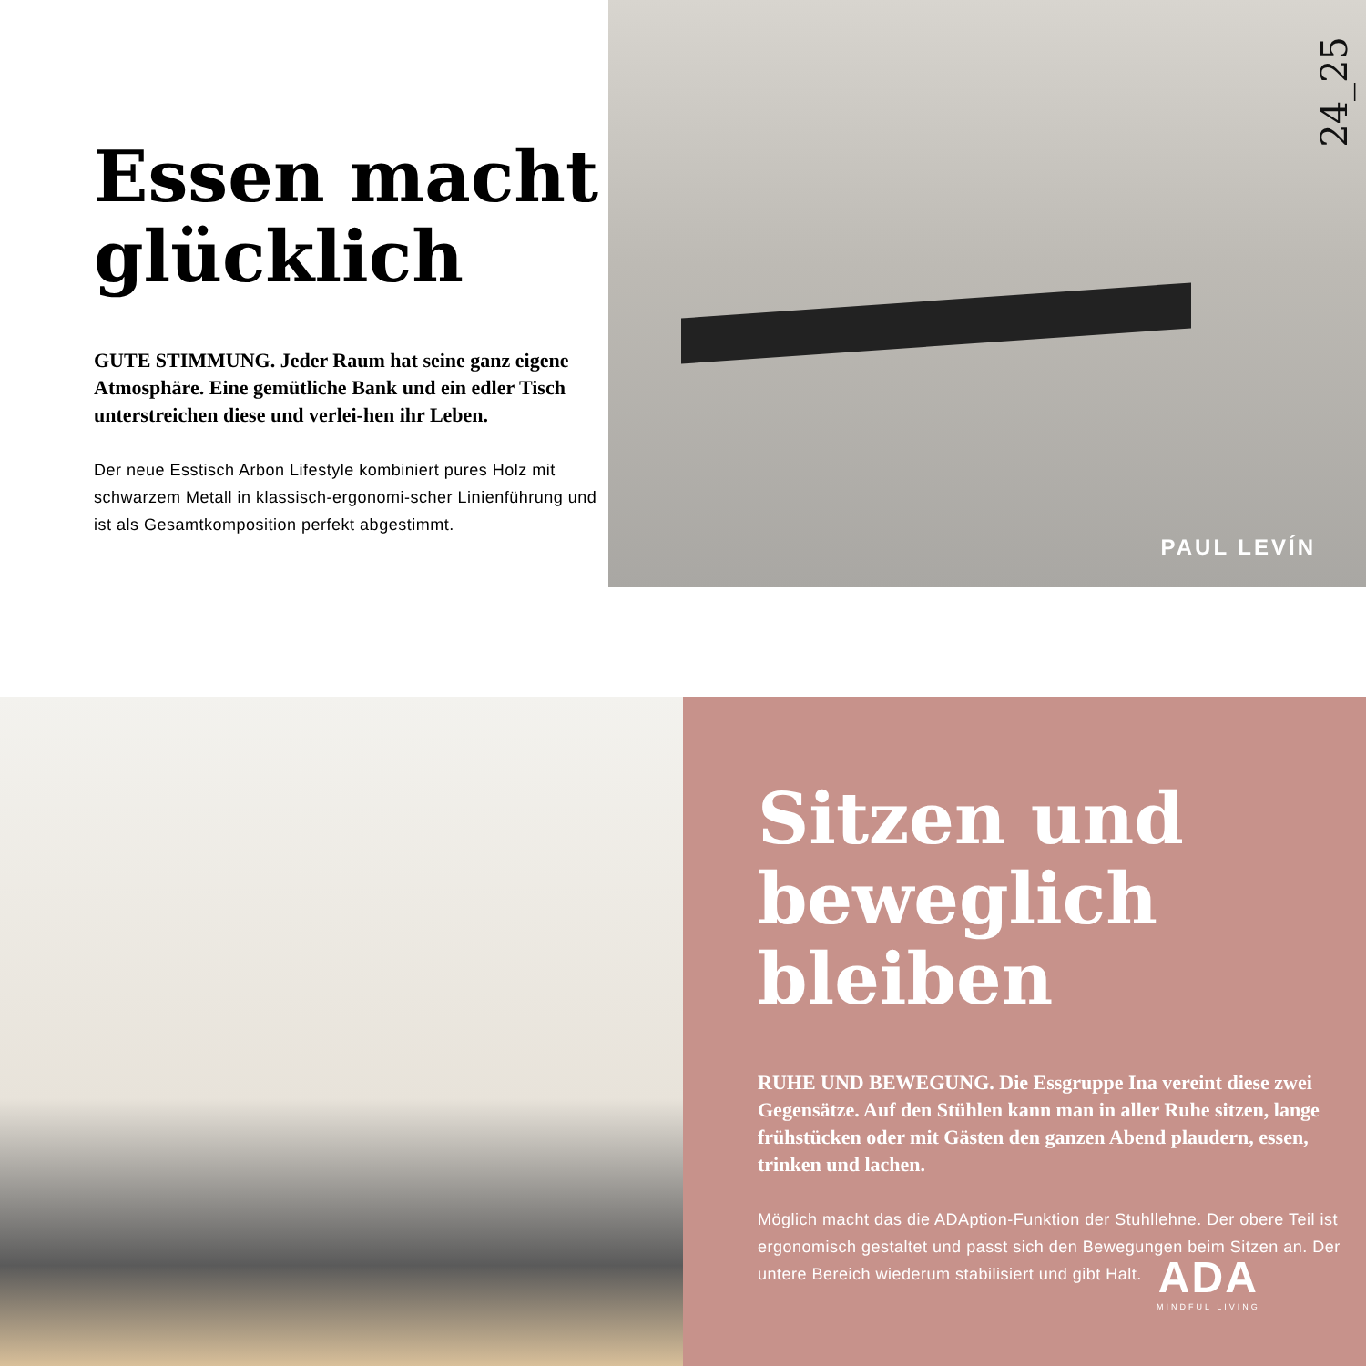Essen macht glücklich
GUTE STIMMUNG. Jeder Raum hat seine ganz eigene Atmosphäre. Eine gemütliche Bank und ein edler Tisch unterstreichen diese und verlei-hen ihr Leben.
Der neue Esstisch Arbon Lifestyle kombiniert pures Holz mit schwarzem Metall in klassisch-ergonomi-scher Linienführung und ist als Gesamtkomposition perfekt abgestimmt.
24_25
PAUL LEVÍN
Sitzen und beweglich bleiben
RUHE UND BEWEGUNG. Die Essgruppe Ina vereint diese zwei Gegensätze. Auf den Stühlen kann man in aller Ruhe sitzen, lange frühstücken oder mit Gästen den ganzen Abend plaudern, essen, trinken und lachen.
Möglich macht das die ADAption-Funktion der Stuhllehne. Der obere Teil ist ergonomisch gestaltet und passt sich den Bewegungen beim Sitzen an. Der untere Bereich wiederum stabilisiert und gibt Halt.
ADA
MINDFUL LIVING